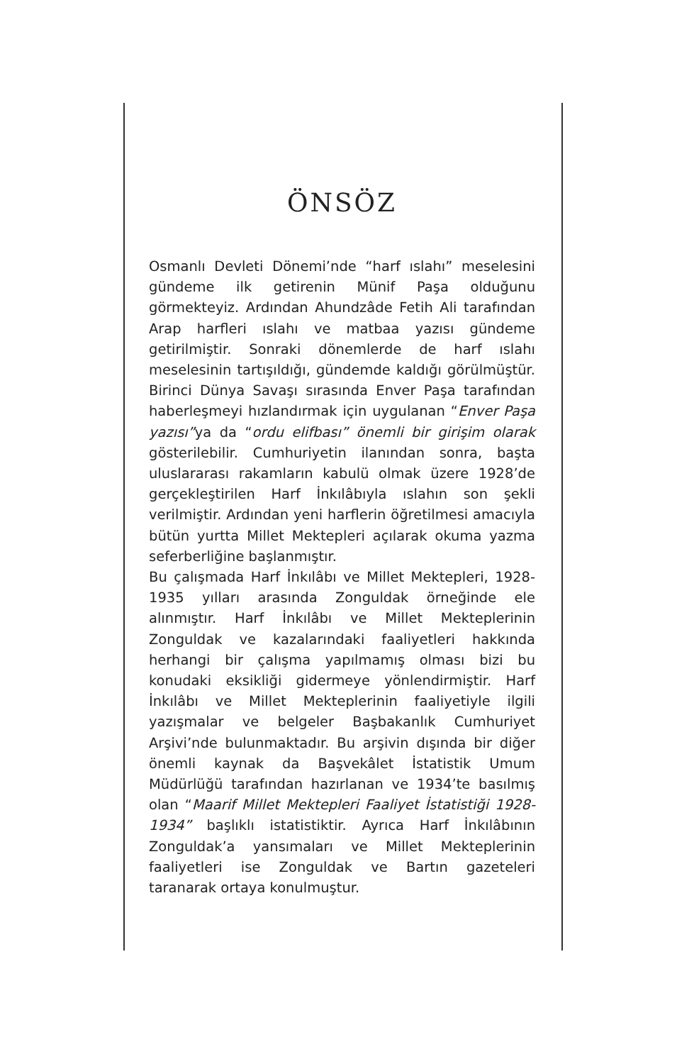ÖNSÖZ
Osmanlı Devleti Dönemi’nde “harf ıslahı” meselesini gündeme ilk getirenin Münif Paşa olduğunu görmekteyiz. Ardından Ahundzâde Fetih Ali tarafından Arap harfleri ıslahı ve matbaa yazısı gündeme getirilmiştir. Sonraki dönemlerde de harf ıslahı meselesinin tartışıldığı, gündemde kaldığı görülmüştür. Birinci Dünya Savaşı sırasında Enver Paşa tarafından haberleşmeyi hızlandırmak için uygulanan “Enver Paşa yazısı”ya da “ordu elifbası” önemli bir girişim olarak gösterilebilir. Cumhuriyetin ilanından sonra, başta uluslararası rakamların kabulü olmak üzere 1928’de gerçekleştirilen Harf İnkılâbıyla ıslahın son şekli verilmiştir. Ardından yeni harflerin öğretilmesi amacıyla bütün yurtta Millet Mektepleri açılarak okuma yazma seferberliğine başlanmıştır.
Bu çalışmada Harf İnkılâbı ve Millet Mektepleri, 1928-1935 yılları arasında Zonguldak örneğinde ele alınmıştır. Harf İnkılâbı ve Millet Mekteplerinin Zonguldak ve kazalarındaki faaliyetleri hakkında herhangi bir çalışma yapılmamış olması bizi bu konudaki eksikliği gidermeye yönlendirmiştir. Harf İnkılâbı ve Millet Mekteplerinin faaliyetiyle ilgili yazışmalar ve belgeler Başbakanlık Cumhuriyet Arşivi’nde bulunmaktadır. Bu arşivin dışında bir diğer önemli kaynak da Başvekâlet İstatistik Umum Müdürlüğü tarafından hazırlanan ve 1934’te basılmış olan “Maarif Millet Mektepleri Faaliyet İstatistiği 1928-1934” başlıklı istatistiktir. Ayrıca Harf İnkılâbının Zonguldak’a yansımaları ve Millet Mekteplerinin faaliyetleri ise Zonguldak ve Bartın gazeteleri taranarak ortaya konulmuştur.